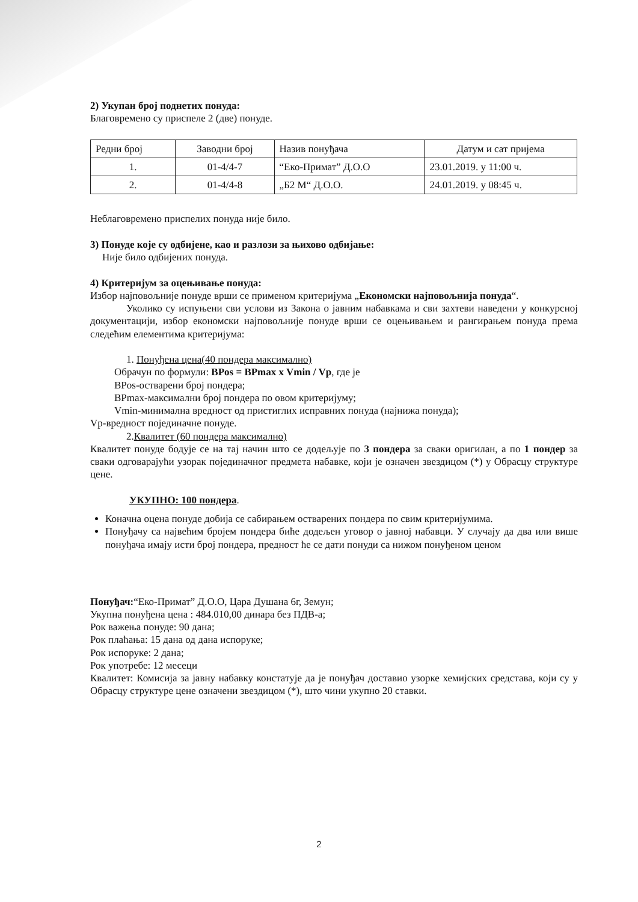2) Укупан број поднетих понуда:
Благовремено су приспеле 2 (две) понуде.
| Редни број | Заводни број | Назив понуђача | Датум и сат пријема |
| 1. | 01-4/4-7 | “Еко-Примат” Д.О.О | 23.01.2019. у 11:00 ч. |
| 2. | 01-4/4-8 | „Б2 М“ Д.О.О. | 24.01.2019. у 08:45 ч. |
Неблаговремено приспелих понуда није било.
3) Понуде које су одбијене, као и разлози за њихово одбијање:
Није било одбијених понуда.
4) Критеријум за оцењивање понуда:
Избор најповољније понуде врши се применом критеријума „Економски најповољнија понуда“.
Уколико су испуњени сви услови из Закона о јавним набавкама и сви захтеви наведени у конкурсној документацији, избор економски најповољније понуде врши се оцењивањем и рангирањем понуда према следећим елементима критеријума:
1. Понуђена цена(40 пондера максимално)
Обрачун по формули: BPos = BPmax x Vmin / Vp, где је
BPos-остварени број пондера;
BPmax-максимални број пондера по овом критеријуму;
Vmin-минимална вредност од пристиглих исправних понуда (најнижа понуда);
Vp-вредност појединачне понуде.
2.Квалитет (60 пондера максимално)
Квалитет понуде бодује се на тај начин што се додељује по 3 пондера за сваки оригилан, а по 1 пондер за сваки одговарајући узорак појединачног предмета набавке, који је означен звездицом (*) у Обрасцу структуре цене.
УКУПНО: 100 пондера.
Коначна оцена понуде добија се сабирањем остварених пондера по свим критеријумима.
Понуђачу са највећим бројем пондера биће додељен уговор о јавној набавци. У случају да два или више понуђача имају исти број пондера, предност ће се дати понуди са нижом понуђеном ценом
Понуђач:“Еко-Примат” Д.О.О, Цара Душана 6г, Земун;
Укупна понуђена цена : 484.010,00 динара без ПДВ-а;
Рок важења понуде: 90 дана;
Рок плаћања: 15 дана од дана испоруке;
Рок испоруке: 2 дана;
Рок употребе: 12 месеци
Квалитет: Комисија за јавну набавку констатује да је понуђач доставио узорке хемијских средстава, који су у Обрасцу структуре цене означени звездицом (*), што чини укупно 20 ставки.
2